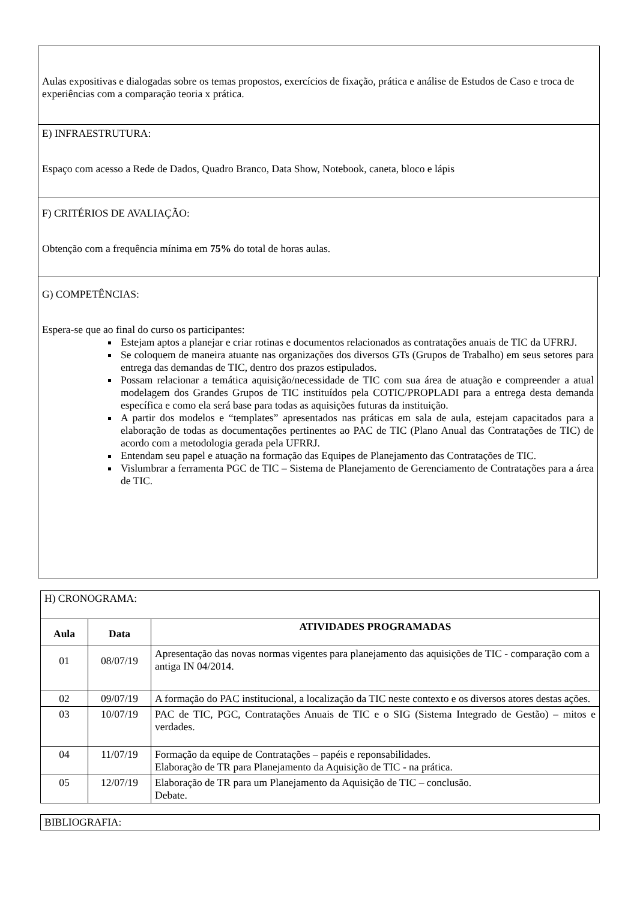Aulas expositivas e dialogadas sobre os temas propostos, exercícios de fixação, prática e análise de Estudos de Caso e troca de experiências com a comparação teoria x prática.
E) INFRAESTRUTURA:
Espaço com acesso a Rede de Dados, Quadro Branco, Data Show, Notebook, caneta, bloco e lápis
F) CRITÉRIOS DE AVALIAÇÃO:
Obtenção com a frequência mínima em 75% do total de horas aulas.
G) COMPETÊNCIAS:
Espera-se que ao final do curso os participantes:
Estejam aptos a planejar e criar rotinas e documentos relacionados as contratações anuais de TIC da UFRRJ.
Se coloquem de maneira atuante nas organizações dos diversos GTs (Grupos de Trabalho) em seus setores para entrega das demandas de TIC, dentro dos prazos estipulados.
Possam relacionar a temática aquisição/necessidade de TIC com sua área de atuação e compreender a atual modelagem dos Grandes Grupos de TIC instituídos pela COTIC/PROPLADI para a entrega desta demanda específica e como ela será base para todas as aquisições futuras da instituição.
A partir dos modelos e “templates” apresentados nas práticas em sala de aula, estejam capacitados para a elaboração de todas as documentações pertinentes ao PAC de TIC (Plano Anual das Contratações de TIC) de acordo com a metodologia gerada pela UFRRJ.
Entendam seu papel e atuação na formação das Equipes de Planejamento das Contratações de TIC.
Vislumbrar a ferramenta PGC de TIC – Sistema de Planejamento de Gerenciamento de Contratações para a área de TIC.
| H) CRONOGRAMA: | | |
| Aula | Data | ATIVIDADES PROGRAMADAS |
| 01 | 08/07/19 | Apresentação das novas normas vigentes para planejamento das aquisições de TIC - comparação com a antiga IN 04/2014. |
| 02 | 09/07/19 | A formação do PAC institucional, a localização da TIC neste contexto e os diversos atores destas ações. |
| 03 | 10/07/19 | PAC de TIC, PGC, Contratações Anuais de TIC e o SIG (Sistema Integrado de Gestão) – mitos e verdades. |
| 04 | 11/07/19 | Formação da equipe de Contratações – papéis e reponsabilidades. Elaboração de TR para Planejamento da Aquisição de TIC - na prática. |
| 05 | 12/07/19 | Elaboração de TR para um Planejamento da Aquisição de TIC – conclusão. Debate. |
| BIBLIOGRAFIA: |